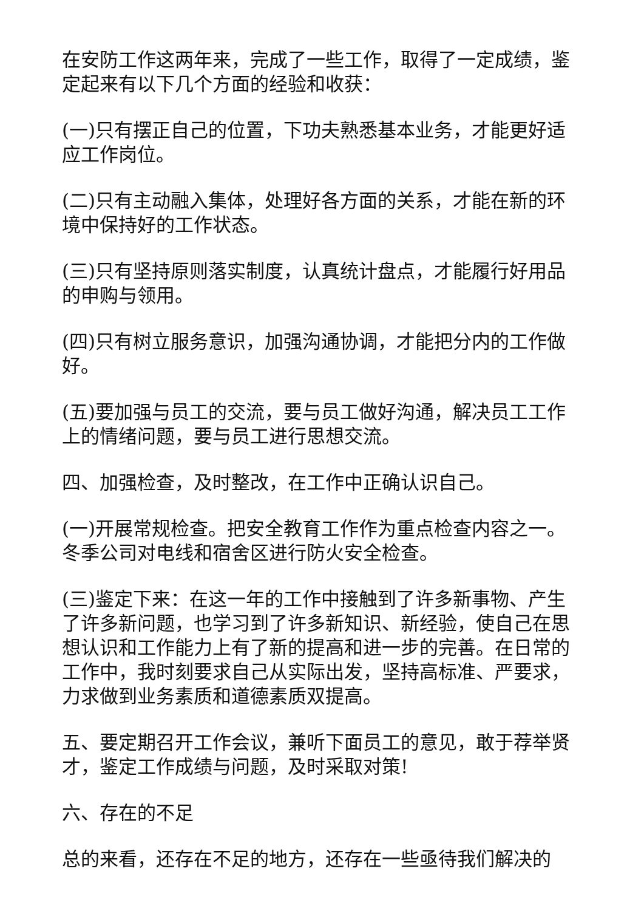在安防工作这两年来，完成了一些工作，取得了一定成绩，鉴定起来有以下几个方面的经验和收获：
(一)只有摆正自己的位置，下功夫熟悉基本业务，才能更好适应工作岗位。
(二)只有主动融入集体，处理好各方面的关系，才能在新的环境中保持好的工作状态。
(三)只有坚持原则落实制度，认真统计盘点，才能履行好用品的申购与领用。
(四)只有树立服务意识，加强沟通协调，才能把分内的工作做好。
(五)要加强与员工的交流，要与员工做好沟通，解决员工工作上的情绪问题，要与员工进行思想交流。
四、加强检查，及时整改，在工作中正确认识自己。
(一)开展常规检查。把安全教育工作作为重点检查内容之一。冬季公司对电线和宿舍区进行防火安全检查。
(三)鉴定下来：在这一年的工作中接触到了许多新事物、产生了许多新问题，也学习到了许多新知识、新经验，使自己在思想认识和工作能力上有了新的提高和进一步的完善。在日常的工作中，我时刻要求自己从实际出发，坚持高标准、严要求，力求做到业务素质和道德素质双提高。
五、要定期召开工作会议，兼听下面员工的意见，敢于荐举贤才，鉴定工作成绩与问题，及时采取对策!
六、存在的不足
总的来看，还存在不足的地方，还存在一些亟待我们解决的